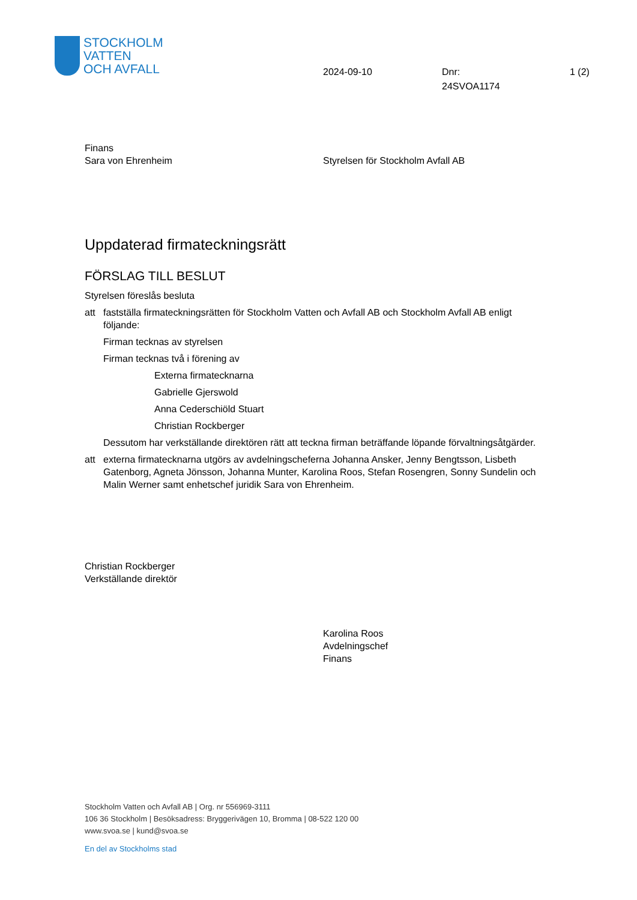STOCKHOLM
VATTEN
OCH AVFALL
2024-09-10 Dnr:
24SVOA1174
1 (2)
Finans
Sara von Ehrenheim
Styrelsen för Stockholm Avfall AB
Uppdaterad firmateckningsrätt
FÖRSLAG TILL BESLUT
Styrelsen föreslås besluta
att fastställa firmateckningsrätten för Stockholm Vatten och Avfall AB och Stockholm Avfall AB enligt följande:
Firman tecknas av styrelsen
Firman tecknas två i förening av
Externa firmatecknarna
Gabrielle Gjerswold
Anna Cederschiöld Stuart
Christian Rockberger
Dessutom har verkställande direktören rätt att teckna firman beträffande löpande förvaltningsåtgärder.
att externa firmatecknarna utgörs av avdelningscheferna Johanna Ansker, Jenny Bengtsson, Lisbeth Gatenborg, Agneta Jönsson, Johanna Munter, Karolina Roos, Stefan Rosengren, Sonny Sundelin och Malin Werner samt enhetschef juridik Sara von Ehrenheim.
Christian Rockberger
Verkställande direktör
Karolina Roos
Avdelningschef
Finans
Stockholm Vatten och Avfall AB | Org. nr 556969-3111
106 36 Stockholm | Besöksadress: Bryggerivägen 10, Bromma | 08-522 120 00
www.svoa.se | kund@svoa.se
En del av Stockholms stad